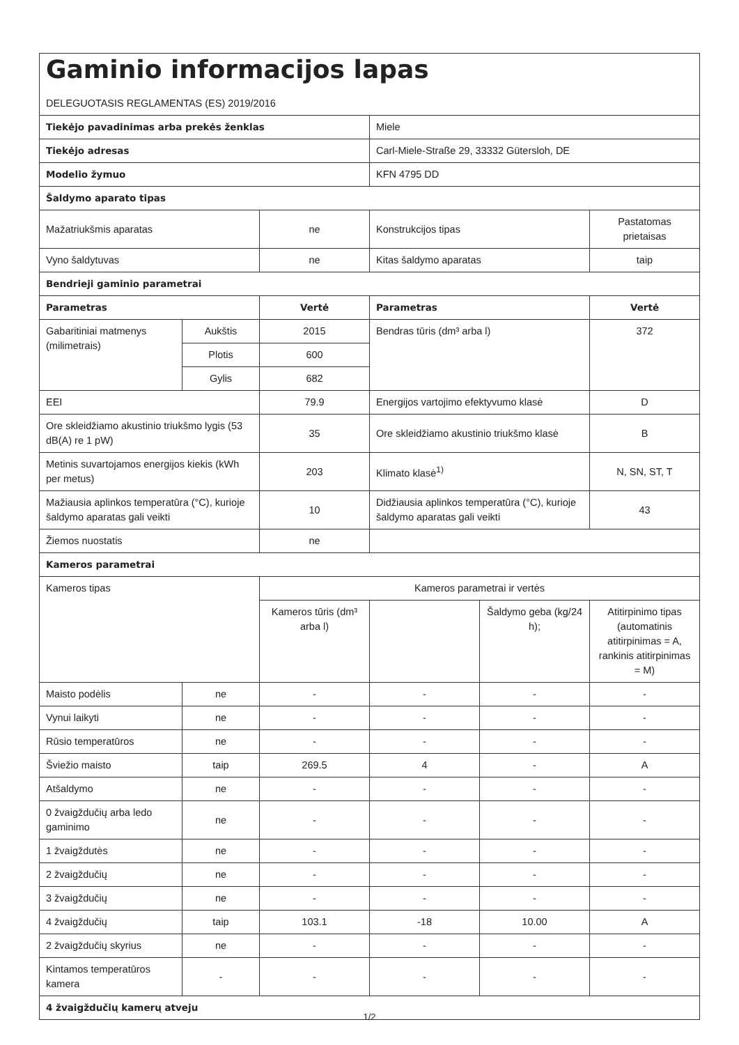| Gaminio informacijos lapas DELEGUOTASIS REGLAMENTAS (ES) 2019/2016 | | | | | |
| Tiekėjo pavadinimas arba prekės ženklas | | | Miele | | |
| Tiekėjo adresas | | | Carl-Miele-Straße 29, 33332 Gütersloh, DE | | |
| Modelio žymuo | | | KFN 4795 DD | | |
| Šaldymo aparato tipas | | | | | |
| Mažatriukšmis aparatas | | ne | Konstrukcijos tipas | | Pastatomas prietaisas |
| Vyno šaldytuvas | | ne | Kitas šaldymo aparatas | | taip |
| Bendrieji gaminio parametrai | | | | | |
| Parametras | | Vertė | Parametras | | Vertė |
| Gabaritiniai matmenys (milimetrais) | Aukštis | 2015 | Bendras tūris (dm³ arba l) | | 372 |
| | Plotis | 600 | | | |
| | Gylis | 682 | | | |
| EEI | | 79.9 | Energijos vartojimo efektyvumo klasė | | D |
| Ore skleidžiamo akustinio triukšmo lygis (53 dB(A) re 1 pW) | | 35 | Ore skleidžiamo akustinio triukšmo klasė | | B |
| Metinis suvartojamos energijos kiekis (kWh per metus) | | 203 | Klimato klasė<sup>1)</sup> | | N, SN, ST, T |
| Mažiausia aplinkos temperatūra (°C), kurioje šaldymo aparatas gali veikti | | 10 | Didžiausia aplinkos temperatūra (°C), kurioje šaldymo aparatas gali veikti | | 43 |
| Žiemos nuostatis | | ne | | | |
| Kameros parametrai | | | | | |
| Kameros tipas | | Kameros parametrai ir vertės | | | |
| | | Kameros tūris (dm³ arba l) | | Šaldymo geba (kg/24 h); | Atitirpinimo tipas (automatinis atitirpinimas = A, rankinis atitirpinimas = M) |
| Maisto podėlis | ne | - | - | - | - |
| Vynui laikyti | ne | - | - | - | - |
| Rūsio temperatūros | ne | - | - | - | - |
| Šviežio maisto | taip | 269.5 | 4 | - | A |
| Atšaldymo | ne | - | - | - | - |
| 0 žvaigždučių arba ledo gaminimo | ne | - | - | - | - |
| 1 žvaigždutės | ne | - | - | - | - |
| 2 žvaigždučių | ne | - | - | - | - |
| 3 žvaigždučių | ne | - | - | - | - |
| 4 žvaigždučių | taip | 103.1 | -18 | 10.00 | A |
| 2 žvaigždučių skyrius | ne | - | - | - | - |
| Kintamos temperatūros kamera | - | - | - | - | - |
| 4 žvaigždučių kamerų atveju | | | | | |
1/2